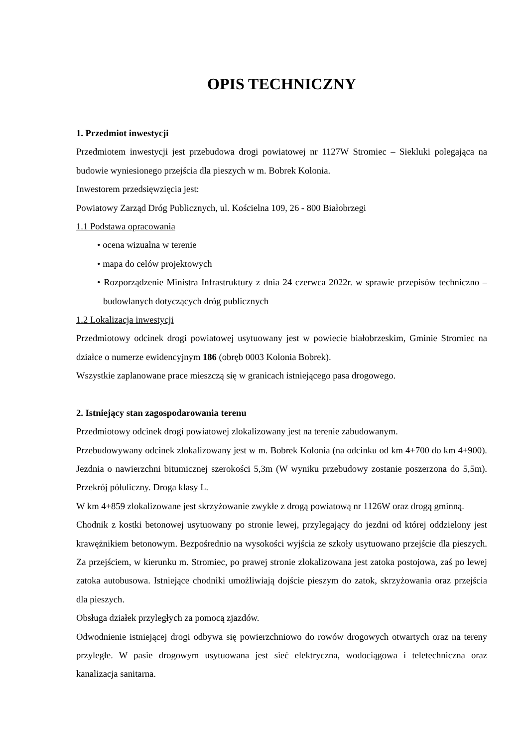OPIS TECHNICZNY
1. Przedmiot inwestycji
Przedmiotem inwestycji jest przebudowa drogi powiatowej nr 1127W Stromiec – Siekluki polegająca na budowie wyniesionego przejścia dla pieszych w m. Bobrek Kolonia.
Inwestorem przedsięwzięcia jest:
Powiatowy Zarząd Dróg Publicznych, ul. Kościelna 109, 26 - 800 Białobrzegi
1.1 Podstawa opracowania
• ocena wizualna w terenie
• mapa do celów projektowych
• Rozporządzenie Ministra Infrastruktury z dnia 24 czerwca 2022r. w sprawie przepisów techniczno – budowlanych dotyczących dróg publicznych
1.2 Lokalizacja inwestycji
Przedmiotowy odcinek drogi powiatowej usytuowany jest w powiecie białobrzeskim, Gminie Stromiec na działce o numerze ewidencyjnym 186 (obręb 0003 Kolonia Bobrek).
Wszystkie zaplanowane prace mieszczą się w granicach istniejącego pasa drogowego.
2. Istniejący stan zagospodarowania terenu
Przedmiotowy odcinek drogi powiatowej zlokalizowany jest na terenie zabudowanym.
Przebudowywany odcinek zlokalizowany jest w m. Bobrek Kolonia (na odcinku od km 4+700 do km 4+900). Jezdnia o nawierzchni bitumicznej szerokości 5,3m (W wyniku przebudowy zostanie poszerzona do 5,5m). Przekrój półuliczny. Droga klasy L.
W km 4+859 zlokalizowane jest skrzyżowanie zwykłe z drogą powiatową nr 1126W oraz drogą gminną.
Chodnik z kostki betonowej usytuowany po stronie lewej, przylegający do jezdni od której oddzielony jest krawężnikiem betonowym. Bezpośrednio na wysokości wyjścia ze szkoły usytuowano przejście dla pieszych. Za przejściem, w kierunku m. Stromiec, po prawej stronie zlokalizowana jest zatoka postojowa, zaś po lewej zatoka autobusowa. Istniejące chodniki umożliwiają dojście pieszym do zatok, skrzyżowania oraz przejścia dla pieszych.
Obsługa działek przyległych za pomocą zjazdów.
Odwodnienie istniejącej drogi odbywa się powierzchniowo do rowów drogowych otwartych oraz na tereny przyległe. W pasie drogowym usytuowana jest sieć elektryczna, wodociągowa i teletechniczna oraz kanalizacja sanitarna.